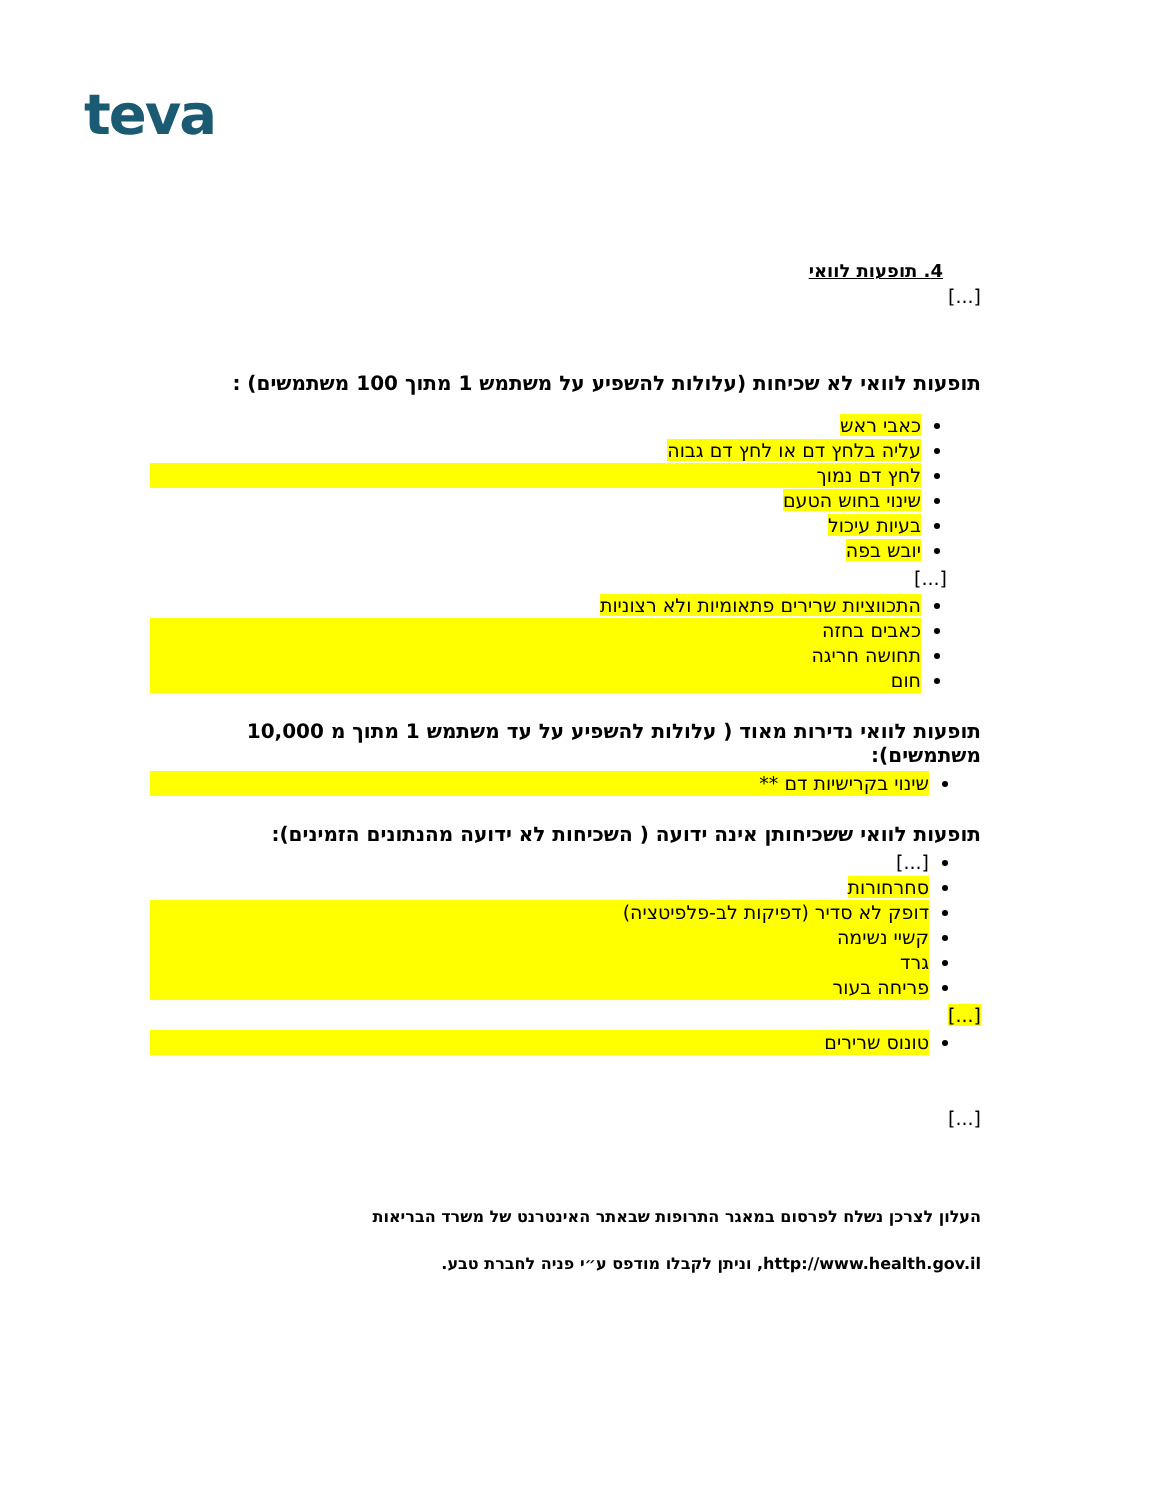teva
4. תופעות לוואי
[...]
תופעות לוואי לא שכיחות (עלולות להשפיע על משתמש 1 מתוך 100 משתמשים) :
כאבי ראש
עליה בלחץ דם או לחץ דם גבוה
לחץ דם נמוך
שינוי בחוש הטעם
בעיות עיכול
יובש בפה
[...]
התכווציות שרירים פתאומיות ולא רצוניות
כאבים בחזה
תחושה חריגה
חום
תופעות לוואי נדירות מאוד ( עלולות להשפיע על עד משתמש 1 מתוך מ 10,000 משתמשים):
שינוי בקרישיות דם **
תופעות לוואי ששכיחותן אינה ידועה ( השכיחות לא ידועה מהנתונים הזמינים):
[...]
סחרחורות
דופק לא סדיר (דפיקות לב-פלפיטציה)
קשיי נשימה
גרד
פריחה בעור
[...]
טונוס שרירים
[...]
העלון לצרכן נשלח לפרסום במאגר התרופות שבאתר האינטרנט של משרד הבריאות
http://www.health.gov.il, וניתן לקבלו מודפס ע״י פניה לחברת טבע.